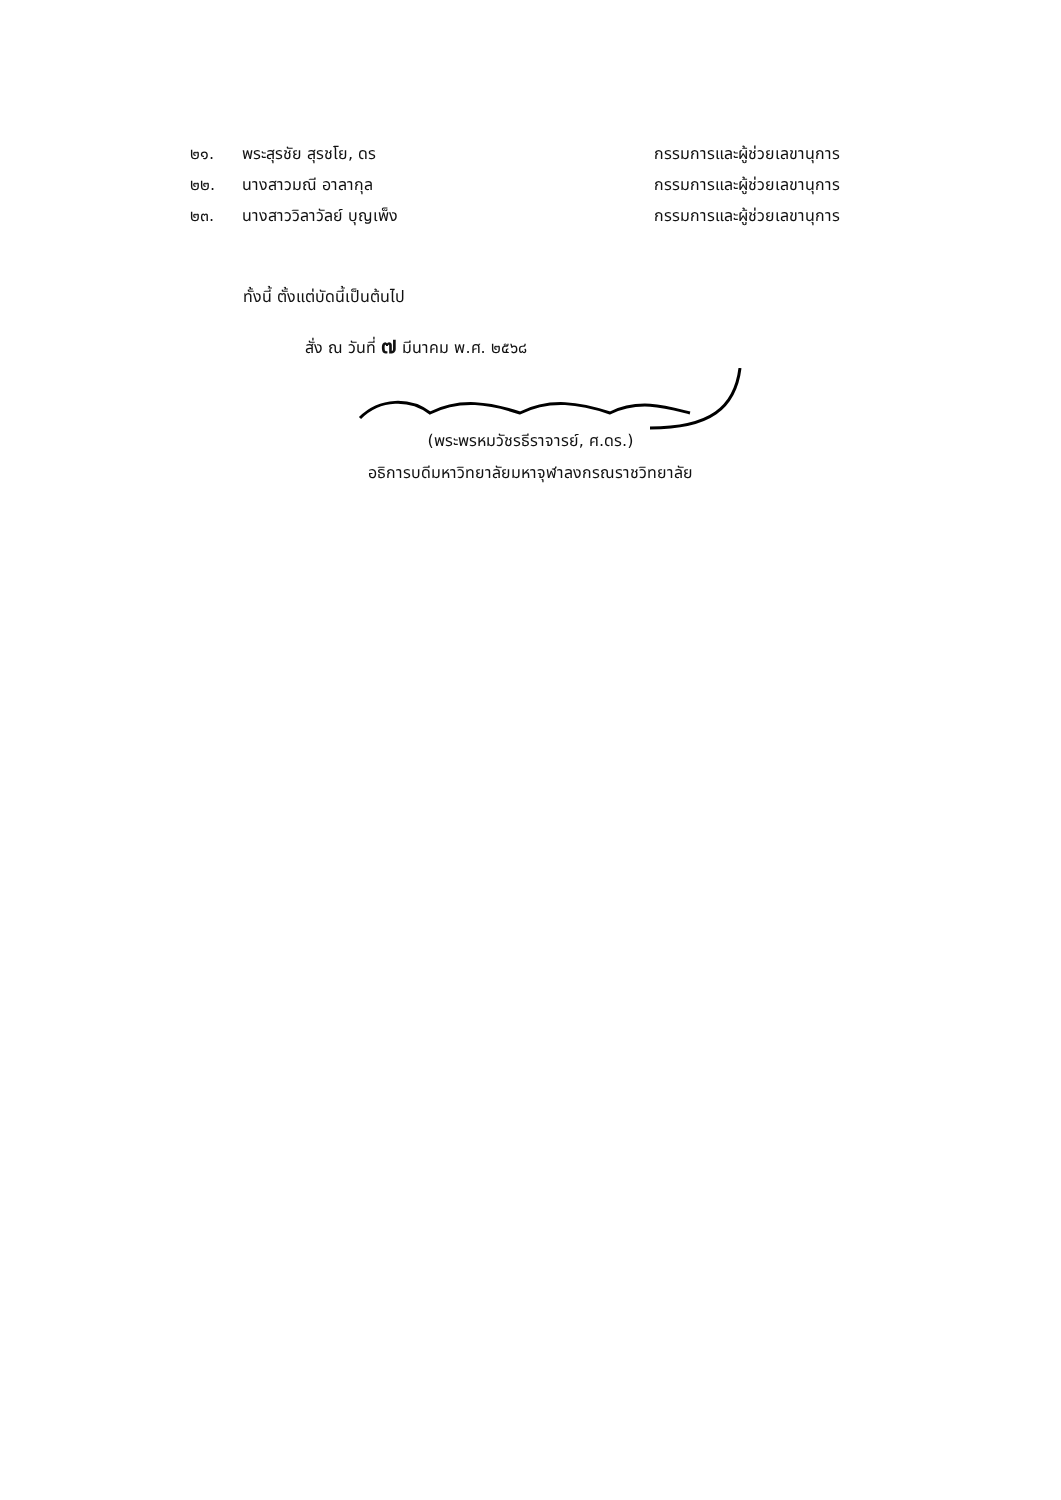๒๑. พระสุรชัย สุรชโย, ดร กรรมการและผู้ช่วยเลขานุการ
๒๒. นางสาวมณี อาลากุล กรรมการและผู้ช่วยเลขานุการ
๒๓. นางสาววิลาวัลย์ บุญเพ็ง กรรมการและผู้ช่วยเลขานุการ
ทั้งนี้ ตั้งแต่บัดนี้เป็นต้นไป
สั่ง ณ วันที่ ๗ มีนาคม พ.ศ. ๒๕๖๘
(พระพรหมวัชรธีราจารย์, ศ.ดร.)
อธิการบดีมหาวิทยาลัยมหาจุฬาลงกรณราชวิทยาลัย